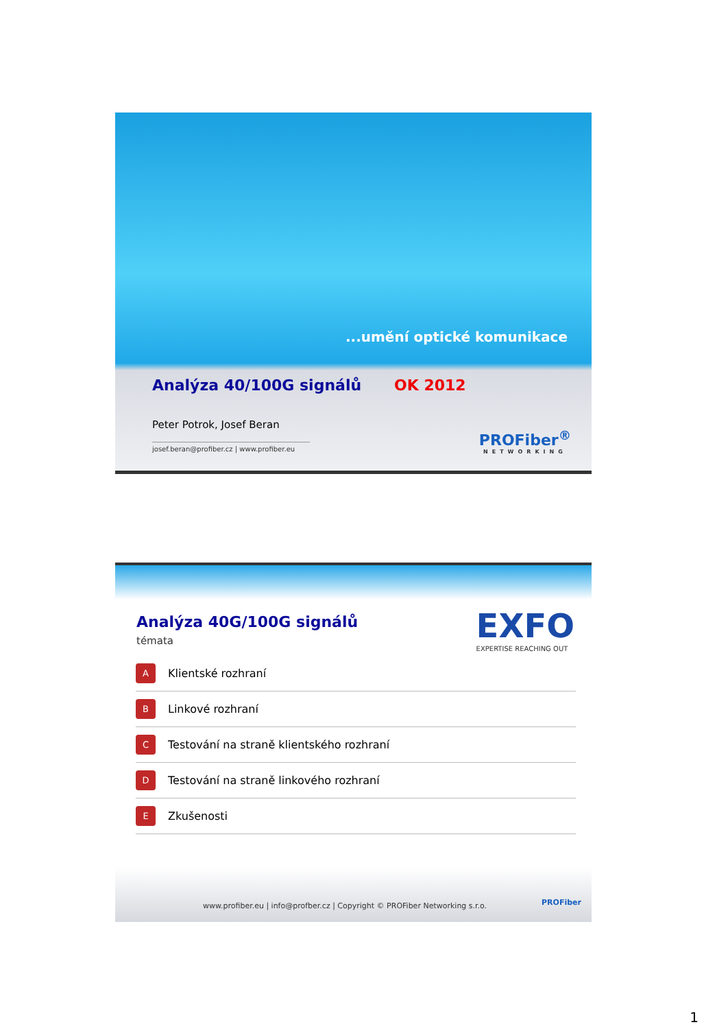...umění optické komunikace
Analýza 40/100G signálů OK 2012
Peter Potrok, Josef Beran
josef.beran@profiber.cz | www.profiber.eu
PROFiber<sup>®</sup>
NETWORKING
Analýza 40G/100G signálů
témata EXFO
EXPERTISE REACHING OUT
A Klientské rozhraní
B Linkové rozhraní
C Testování na straně klientského rozhraní
D Testování na straně linkového rozhraní
E Zkušenosti
www.profiber.eu | info@profber.cz | Copyright © PROFiber Networking s.r.o.
PROFiber
1